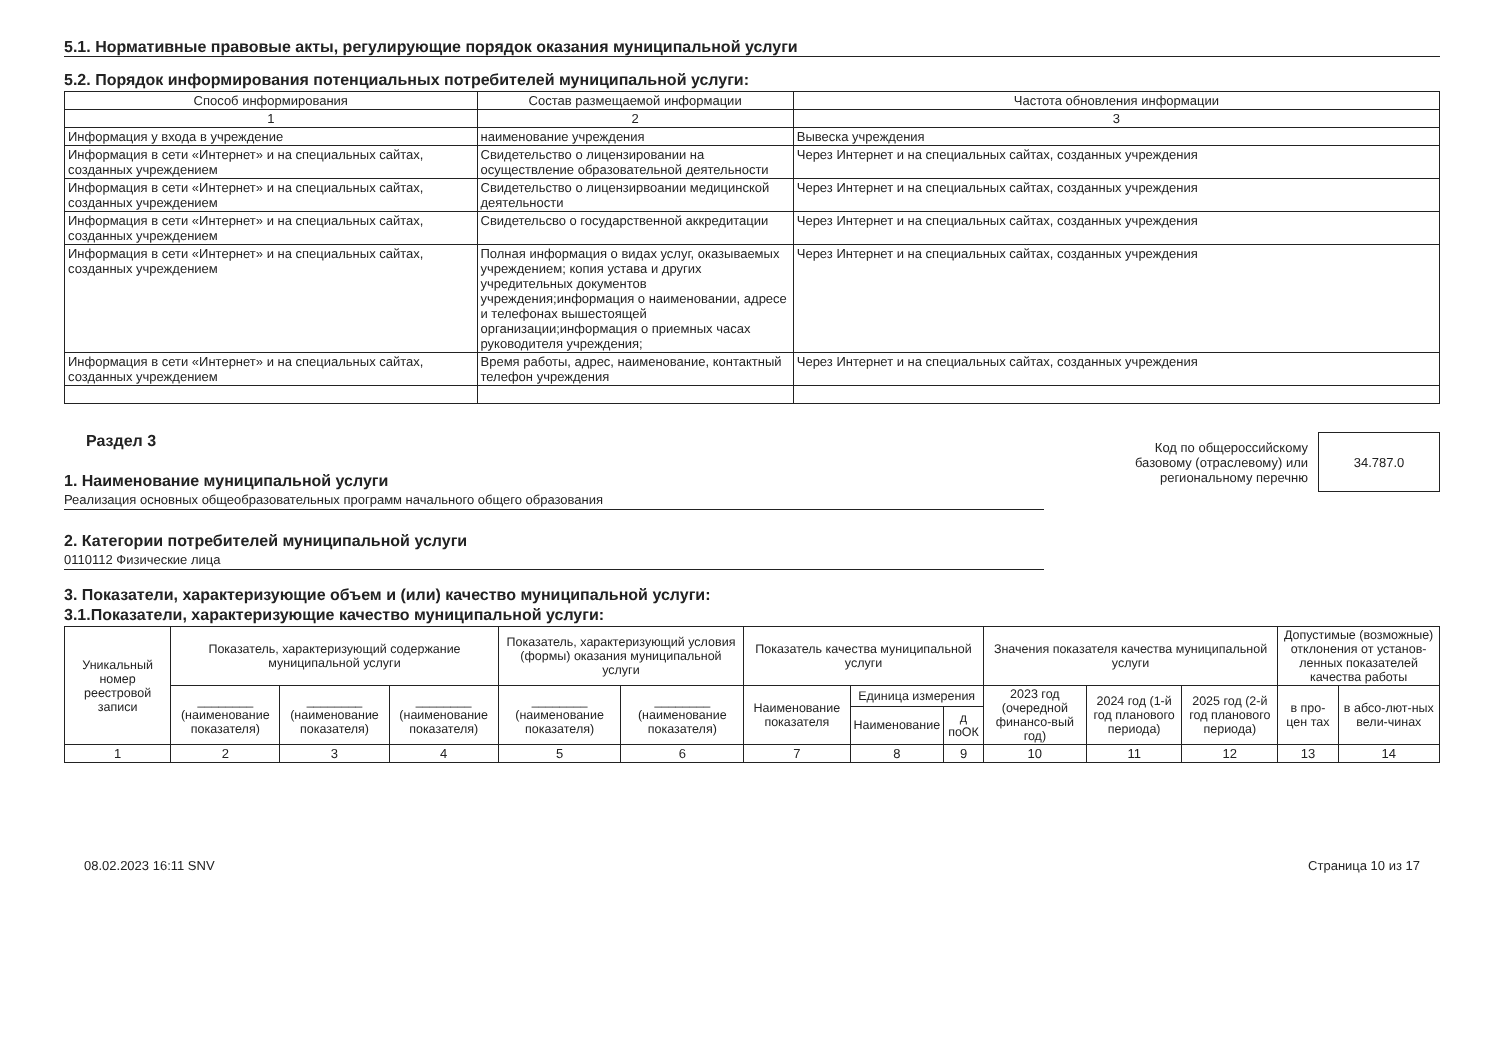5.1. Нормативные правовые акты, регулирующие порядок оказания муниципальной услуги
5.2. Порядок информирования потенциальных потребителей муниципальной услуги:
| Способ информирования | Состав размещаемой информации | Частота обновления информации |
| --- | --- | --- |
| 1 | 2 | 3 |
| Информация у входа в учреждение | наименование учреждения | Вывеска учреждения |
| Информация в сети «Интернет» и на специальных сайтах, созданных учреждением | Свидетельство о лицензировании на осуществление образовательной деятельности | Через Интернет и на специальных сайтах, созданных учреждения |
| Информация в сети «Интернет» и на специальных сайтах, созданных учреждением | Свидетельство о лицензирвоании медицинской деятельности | Через Интернет и на специальных сайтах, созданных учреждения |
| Информация в сети «Интернет» и на специальных сайтах, созданных учреждением | Свидетельсво о государственной аккредитации | Через Интернет и на специальных сайтах, созданных учреждения |
| Информация в сети «Интернет» и на специальных сайтах, созданных учреждением | Полная информация о видах услуг, оказываемых учреждением; копия устава и других учредительных документов учреждения;информация о наименовании, адресе и телефонах вышестоящей организации;информация о приемных часах руководителя учреждения; | Через Интернет и на специальных сайтах, созданных учреждения |
| Информация в сети «Интернет» и на специальных сайтах, созданных учреждением | Время работы, адрес, наименование, контактный телефон учреждения | Через Интернет и на специальных сайтах, созданных учреждения |
Раздел 3
1. Наименование муниципальной услуги
Реализация основных общеобразовательных программ начального общего образования
2. Категории потребителей муниципальной услуги
0110112 Физические лица
Код по общероссийскому
базовому (отраслевому) или
региональному перечню
34.787.0
3. Показатели, характеризующие объем и (или) качество муниципальной услуги:
3.1.Показатели, характеризующие качество муниципальной услуги:
| Уникальный номер реестровой записи | Показатель, характеризующий содержание муниципальной услуги | | | Показатель, характеризующий условия (формы) оказания муниципальной услуги | | Показатель качества муниципальной услуги | | | Значения показателя качества муниципальной услуги | | | Допустимые (возможные) отклонения от установ-ленных показателей качества работы | |
| --- | --- | --- | --- | --- | --- | --- | --- | --- | --- | --- | --- | --- | --- |
| | ________ (наименование показателя) | ________ (наименование показателя) | ________ (наименование показателя) | ________ (наименование показателя) | ________ (наименование показателя) | Наименование показателя | Единица измерения | | 2023 год (очередной финансо-вый год) | 2024 год (1-й год планового периода) | 2025 год (2-й год планового периода) | в про-цен тах | в абсо-лют-ных вели-чинах |
| | | | | | | | Наименование | д поОК | | | | | |
| 1 | 2 | 3 | 4 | 5 | 6 | 7 | 8 | 9 | 10 | 11 | 12 | 13 | 14 |
08.02.2023 16:11 SNV Страница 10 из 17